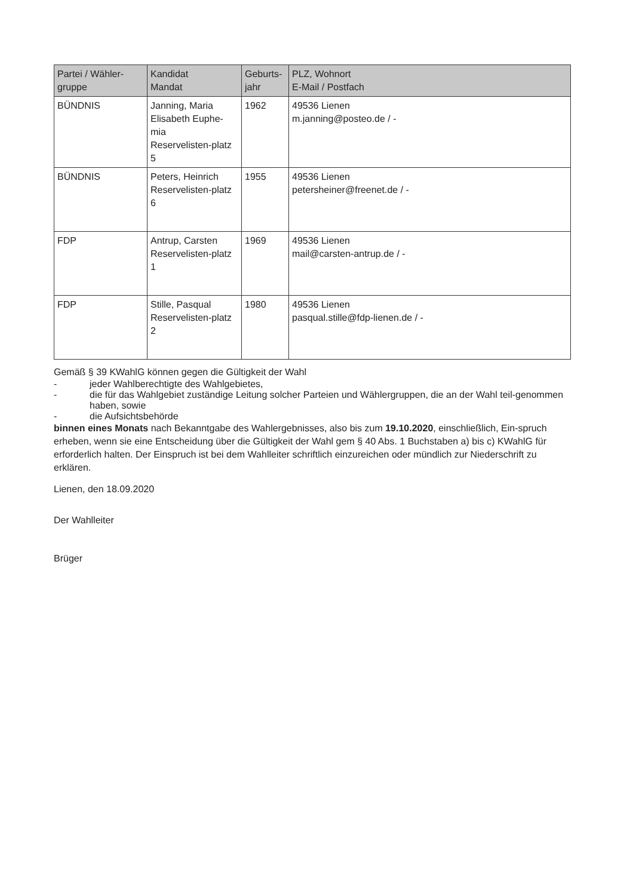| Partei / Wähler- gruppe | Kandidat Mandat | Geburts- jahr | PLZ, Wohnort E-Mail / Postfach |
| --- | --- | --- | --- |
| BÜNDNIS | Janning, Maria Elisabeth Euphe-mia Reservelisten-platz 5 | 1962 | 49536 Lienen m.janning@posteo.de / - |
| BÜNDNIS | Peters, Heinrich Reservelisten-platz 6 | 1955 | 49536 Lienen petersheiner@freenet.de / - |
| FDP | Antrup, Carsten Reservelisten-platz 1 | 1969 | 49536 Lienen mail@carsten-antrup.de / - |
| FDP | Stille, Pasqual Reservelisten-platz 2 | 1980 | 49536 Lienen pasqual.stille@fdp-lienen.de / - |
Gemäß § 39 KWahlG können gegen die Gültigkeit der Wahl
- jeder Wahlberechtigte des Wahlgebietes,
- die für das Wahlgebiet zuständige Leitung solcher Parteien und Wählergruppen, die an der Wahl teil-genommen haben, sowie
- die Aufsichtsbehörde
binnen eines Monats nach Bekanntgabe des Wahlergebnisses, also bis zum 19.10.2020, einschließlich, Ein-spruch erheben, wenn sie eine Entscheidung über die Gültigkeit der Wahl gem § 40 Abs. 1 Buchstaben a) bis c) KWahlG für erforderlich halten. Der Einspruch ist bei dem Wahlleiter schriftlich einzureichen oder mündlich zur Niederschrift zu erklären.
Lienen, den 18.09.2020
Der Wahlleiter
Brüger